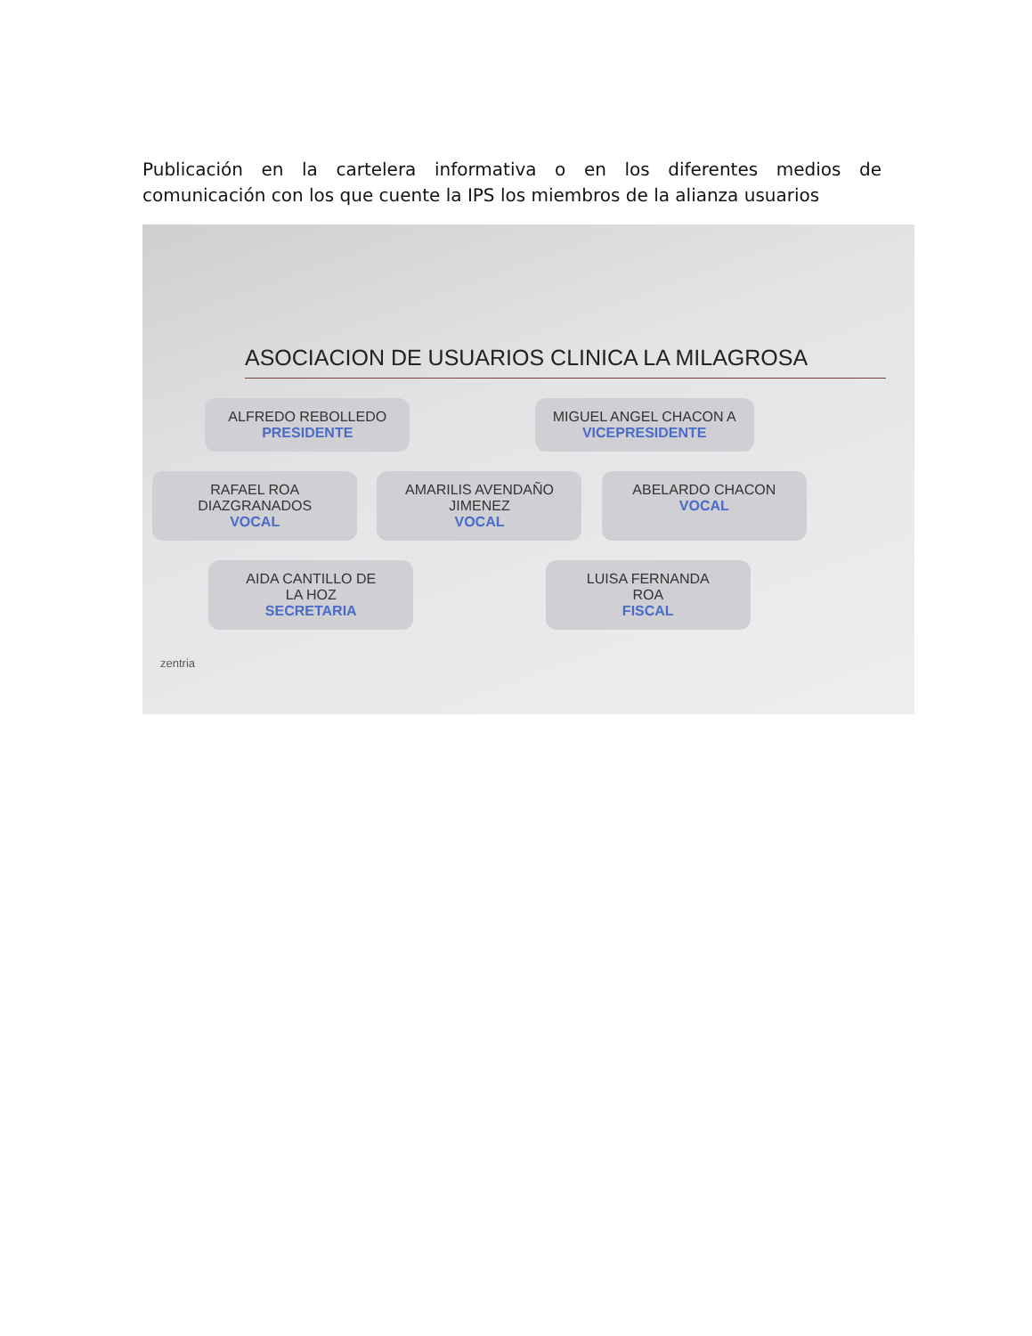Publicación en la cartelera informativa o en los diferentes medios de comunicación con los que cuente la IPS los miembros de la alianza usuarios
ASOCIACION DE USUARIOS CLINICA LA MILAGROSA
ALFREDO REBOLLEDO
PRESIDENTE
MIGUEL ANGEL CHACON A
VICEPRESIDENTE
RAFAEL ROA
DIAZGRANADOS
VOCAL
AMARILIS AVENDAÑO
JIMENEZ
VOCAL
ABELARDO CHACON
VOCAL
AIDA CANTILLO DE
LA HOZ
SECRETARIA
LUISA FERNANDA
ROA
FISCAL
zentria